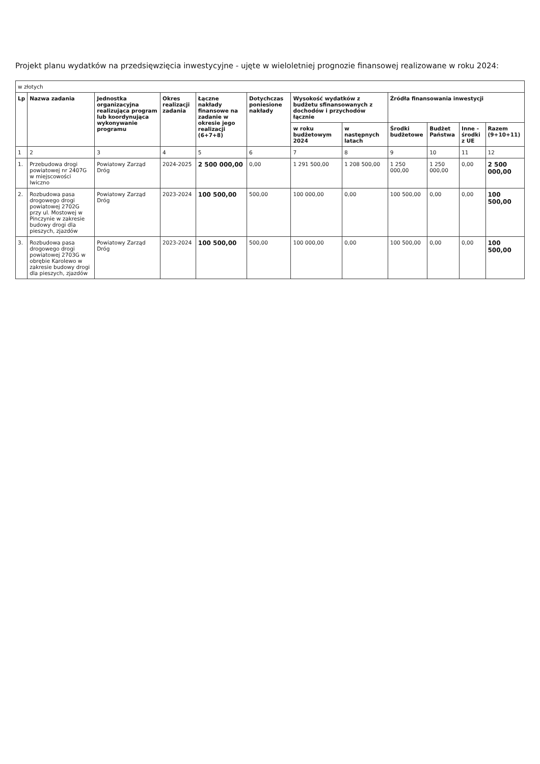Projekt planu wydatków na przedsięwzięcia inwestycyjne - ujęte w wieloletniej prognozie finansowej realizowane w roku 2024:
| w złotych | | | | | | | | | | | |
| Lp | Nazwa zadania | Jednostka organizacyjna realizująca program lub koordynująca wykonywanie programu | Okres realizacji zadania | Łączne nakłady finansowe na zadanie w okresie jego realizacji (6+7+8) | Dotychczas poniesione nakłady | Wysokość wydatków z budżetu sfinansowanych z dochodów i przychodów łącznie | | Źródła finansowania inwestycji | | | |
| | | | | | | w roku budżetowym 2024 | w następnych latach | Środki budżetowe | Budżet Państwa | Inne - środki z UE | Razem (9+10+11) |
| 1 | 2 | 3 | 4 | 5 | 6 | 7 | 8 | 9 | 10 | 11 | 12 |
| 1. | Przebudowa drogi powiatowej nr 2407G w miejscowości Iwiczno | Powiatowy Zarząd Dróg | 2024-2025 | 2 500 000,00 | 0,00 | 1 291 500,00 | 1 208 500,00 | 1 250 000,00 | 1 250 000,00 | 0,00 | 2 500 000,00 |
| 2. | Rozbudowa pasa drogowego drogi powiatowej 2702G przy ul. Mostowej w Pinczynie w zakresie budowy drogi dla pieszych, zjazdów | Powiatowy Zarząd Dróg | 2023-2024 | 100 500,00 | 500,00 | 100 000,00 | 0,00 | 100 500,00 | 0,00 | 0,00 | 100 500,00 |
| 3. | Rozbudowa pasa drogowego drogi powiatowej 2703G w obrębie Karolewo w zakresie budowy drogi dla pieszych, zjazdów | Powiatowy Zarząd Dróg | 2023-2024 | 100 500,00 | 500,00 | 100 000,00 | 0,00 | 100 500,00 | 0,00 | 0,00 | 100 500,00 |